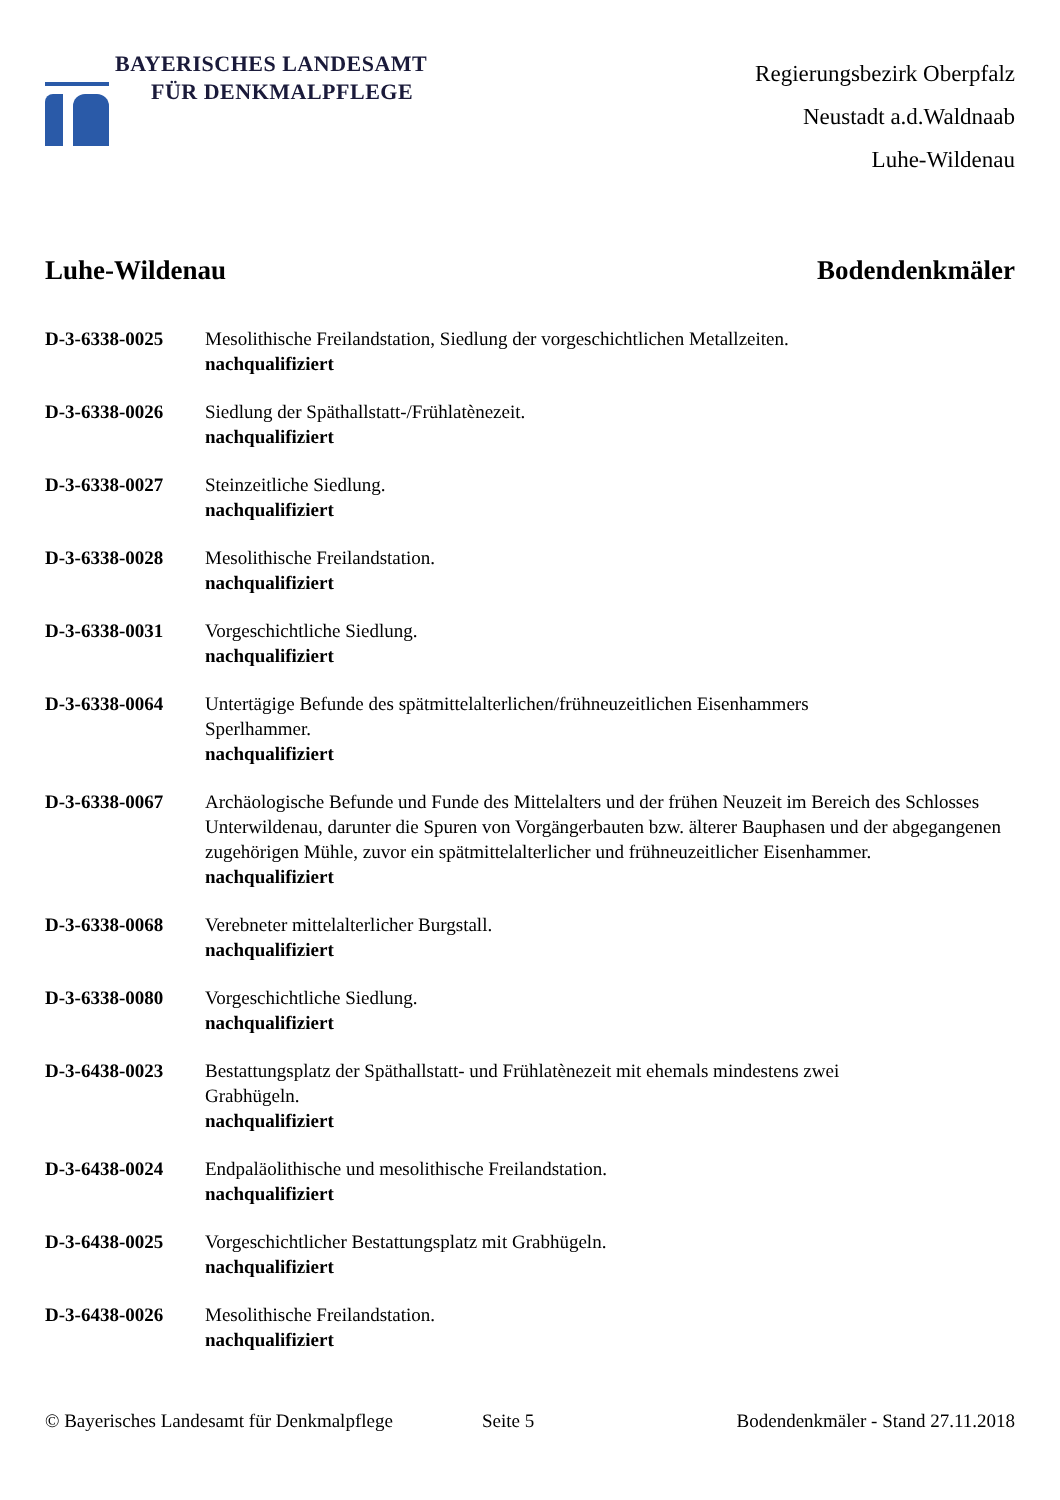BAYERISCHES LANDESAMT
FÜR DENKMALPFLEGE
Regierungsbezirk Oberpfalz
Neustadt a.d.Waldnaab
Luhe-Wildenau
Luhe-Wildenau Bodendenkmäler
D-3-6338-0025 Mesolithische Freilandstation, Siedlung der vorgeschichtlichen Metallzeiten.
nachqualifiziert
D-3-6338-0026 Siedlung der Späthallstatt-/Frühlatènezeit.
nachqualifiziert
D-3-6338-0027 Steinzeitliche Siedlung.
nachqualifiziert
D-3-6338-0028 Mesolithische Freilandstation.
nachqualifiziert
D-3-6338-0031 Vorgeschichtliche Siedlung.
nachqualifiziert
D-3-6338-0064 Untertägige Befunde des spätmittelalterlichen/frühneuzeitlichen Eisenhammers
Sperlhammer.
nachqualifiziert
D-3-6338-0067 Archäologische Befunde und Funde des Mittelalters und der frühen Neuzeit im Bereich des Schlosses Unterwildenau, darunter die Spuren von Vorgängerbauten bzw. älterer Bauphasen und der abgegangenen zugehörigen Mühle, zuvor ein spätmittelalterlicher und frühneuzeitlicher Eisenhammer.
nachqualifiziert
D-3-6338-0068 Verebneter mittelalterlicher Burgstall.
nachqualifiziert
D-3-6338-0080 Vorgeschichtliche Siedlung.
nachqualifiziert
D-3-6438-0023 Bestattungsplatz der Späthallstatt- und Frühlatènezeit mit ehemals mindestens zwei
Grabhügeln.
nachqualifiziert
D-3-6438-0024 Endpaläolithische und mesolithische Freilandstation.
nachqualifiziert
D-3-6438-0025 Vorgeschichtlicher Bestattungsplatz mit Grabhügeln.
nachqualifiziert
D-3-6438-0026 Mesolithische Freilandstation.
nachqualifiziert
© Bayerisches Landesamt für Denkmalpflege
Seite 5 Bodendenkmäler - Stand 27.11.2018